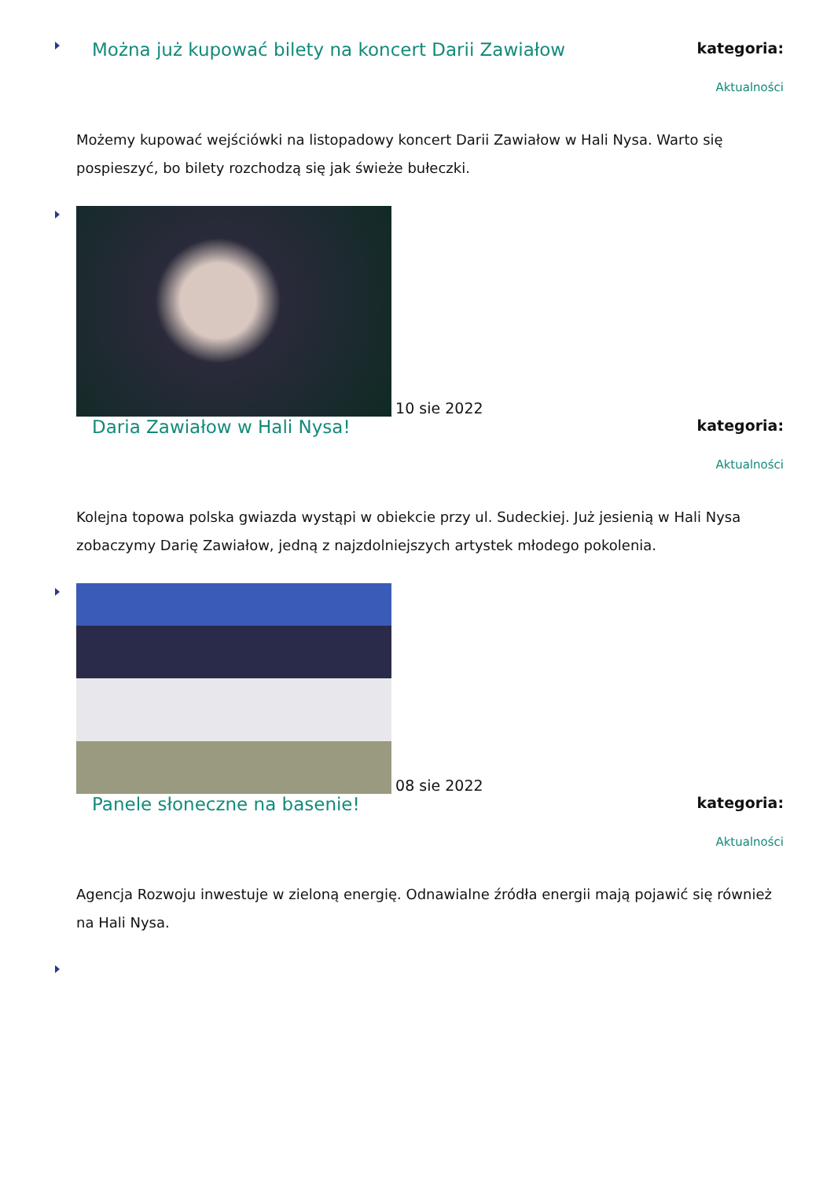Można już kupować bilety na koncert Darii Zawiałow
kategoria:
Aktualności
Możemy kupować wejściówki na listopadowy koncert Darii Zawiałow w Hali Nysa. Warto się pospieszyć, bo bilety rozchodzą się jak świeże bułeczki.
10 sie 2022
Daria Zawiałow w Hali Nysa!
kategoria:
Aktualności
Kolejna topowa polska gwiazda wystąpi w obiekcie przy ul. Sudeckiej. Już jesienią w Hali Nysa zobaczymy Darię Zawiałow, jedną z najzdolniejszych artystek młodego pokolenia.
08 sie 2022
Panele słoneczne na basenie!
kategoria:
Aktualności
Agencja Rozwoju inwestuje w zieloną energię. Odnawialne źródła energii mają pojawić się również na Hali Nysa.